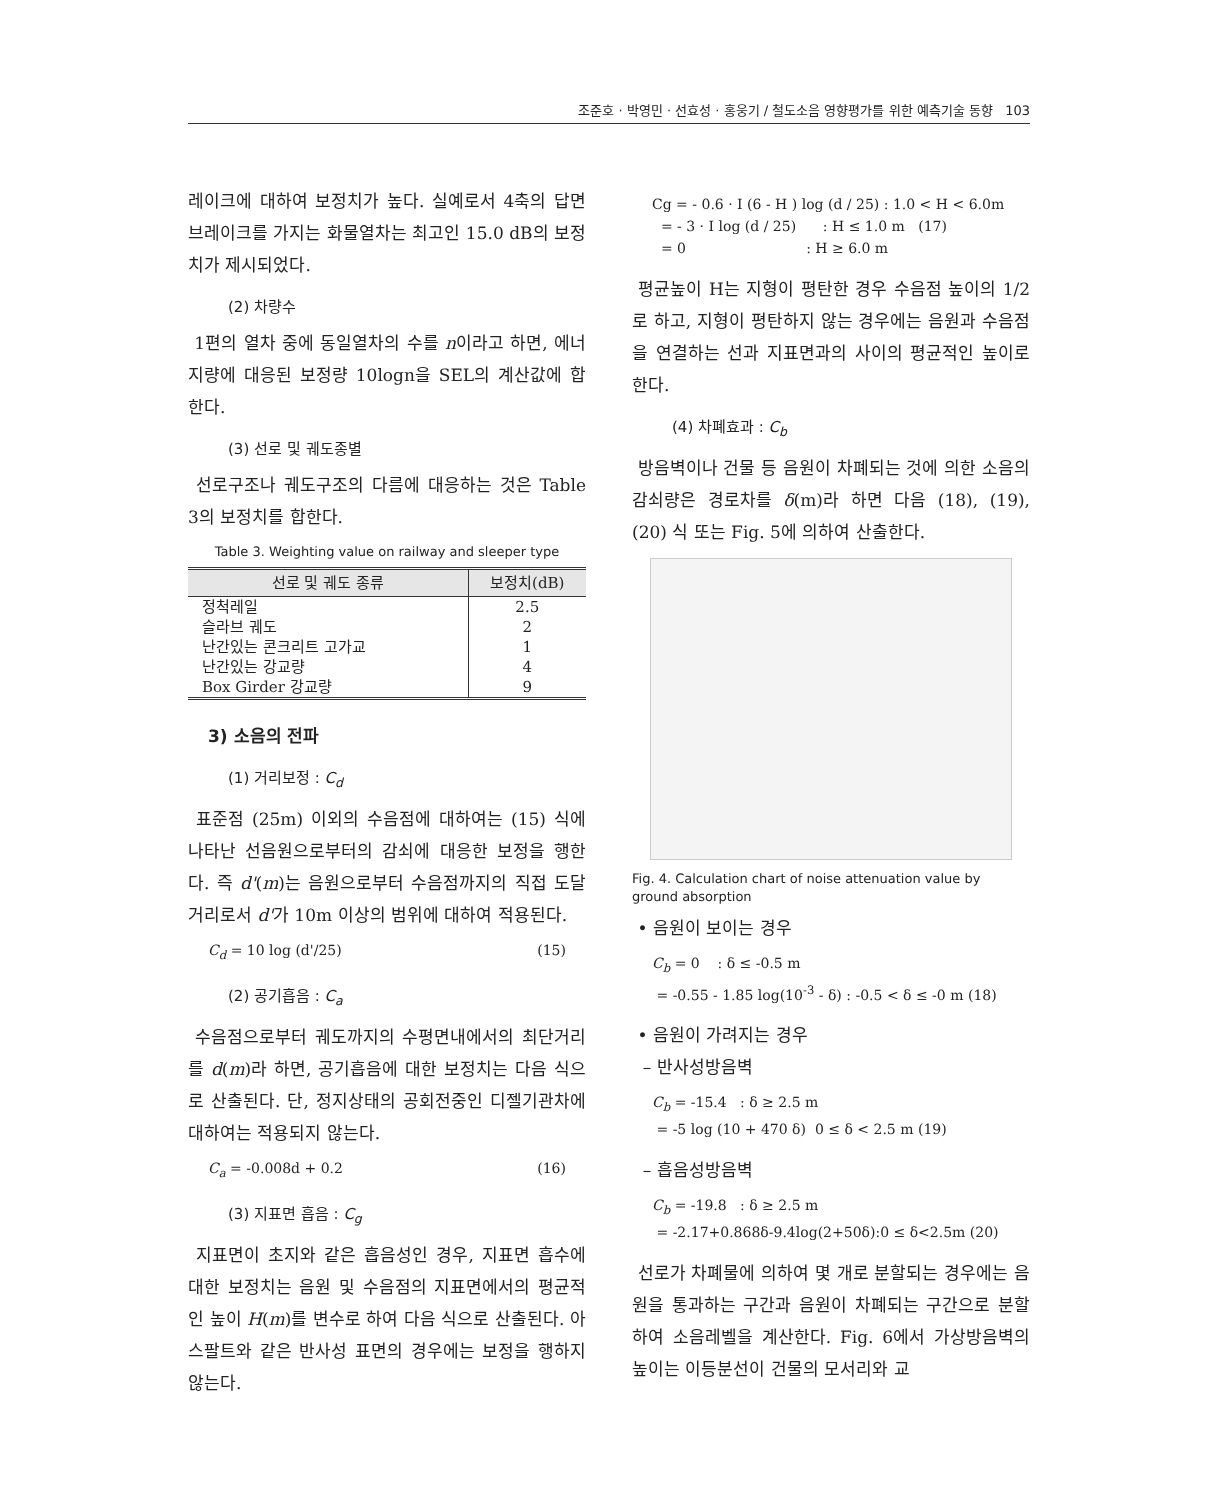조준호 · 박영민 · 선효성 · 홍웅기 / 철도소음 영향평가를 위한 예측기술 동향 103
레이크에 대하여 보정치가 높다. 실예로서 4축의 답면브레이크를 가지는 화물열차는 최고인 15.0 dB의 보정치가 제시되었다.
(2) 차량수
1편의 열차 중에 동일열차의 수를 n이라고 하면, 에너지량에 대응된 보정량 10logn을 SEL의 계산값에 합한다.
(3) 선로 및 궤도종별
선로구조나 궤도구조의 다름에 대응하는 것은 Table 3의 보정치를 합한다.
Table 3. Weighting value on railway and sleeper type
| 선로 및 궤도 종류 | 보정치(dB) |
| --- | --- |
| 정척레일 | 2.5 |
| 슬라브 궤도 | 2 |
| 난간있는 콘크리트 고가교 | 1 |
| 난간있는 강교량 | 4 |
| Box Girder 강교량 | 9 |
3) 소음의 전파
(1) 거리보정 : C<sub>d</sub>
표준점 (25m) 이외의 수음점에 대하여는 (15) 식에 나타난 선음원으로부터의 감쇠에 대응한 보정을 행한다. 즉 d'(m)는 음원으로부터 수음점까지의 직접 도달거리로서 d'가 10m 이상의 범위에 대하여 적용된다.
C<sub>d</sub> = 10 log (d'/25) (15)
(2) 공기흡음 : C<sub>a</sub>
수음점으로부터 궤도까지의 수평면내에서의 최단거리를 d(m)라 하면, 공기흡음에 대한 보정치는 다음 식으로 산출된다. 단, 정지상태의 공회전중인 디젤기관차에 대하여는 적용되지 않는다.
C<sub>a</sub> = -0.008d + 0.2 (16)
(3) 지표면 흡음 : C<sub>g</sub>
지표면이 초지와 같은 흡음성인 경우, 지표면 흡수에 대한 보정치는 음원 및 수음점의 지표면에서의 평균적인 높이 H(m)를 변수로 하여 다음 식으로 산출된다. 아스팔트와 같은 반사성 표면의 경우에는 보정을 행하지 않는다.
Cg = - 0.6 · I (6 - H ) log (d / 25) : 1.0 < H < 6.0m
= - 3 · I log (d / 25) : H ≤ 1.0 m (17)
= 0 : H ≥ 6.0 m
평균높이 H는 지형이 평탄한 경우 수음점 높이의 1/2로 하고, 지형이 평탄하지 않는 경우에는 음원과 수음점을 연결하는 선과 지표면과의 사이의 평균적인 높이로 한다.
(4) 차폐효과 : C<sub>b</sub>
방음벽이나 건물 등 음원이 차폐되는 것에 의한 소음의 감쇠량은 경로차를 δ(m)라 하면 다음 (18), (19), (20) 식 또는 Fig. 5에 의하여 산출한다.
Fig. 4. Calculation chart of noise attenuation value by ground absorption
• 음원이 보이는 경우
C<sub>b</sub> = 0 : δ ≤ -0.5 m
= -0.55 - 1.85 log(10<sup>-3</sup> - δ) : -0.5 < δ ≤ -0 m (18)
• 음원이 가려지는 경우
– 반사성방음벽
C<sub>b</sub> = -15.4 : δ ≥ 2.5 m
= -5 log (10 + 470 δ) 0 ≤ δ < 2.5 m (19)
– 흡음성방음벽
C<sub>b</sub> = -19.8 : δ ≥ 2.5 m
= -2.17+0.868δ-9.4log(2+50δ):0 ≤ δ<2.5m (20)
선로가 차폐물에 의하여 몇 개로 분할되는 경우에는 음원을 통과하는 구간과 음원이 차폐되는 구간으로 분할하여 소음레벨을 계산한다. Fig. 6에서 가상방음벽의 높이는 이등분선이 건물의 모서리와 교